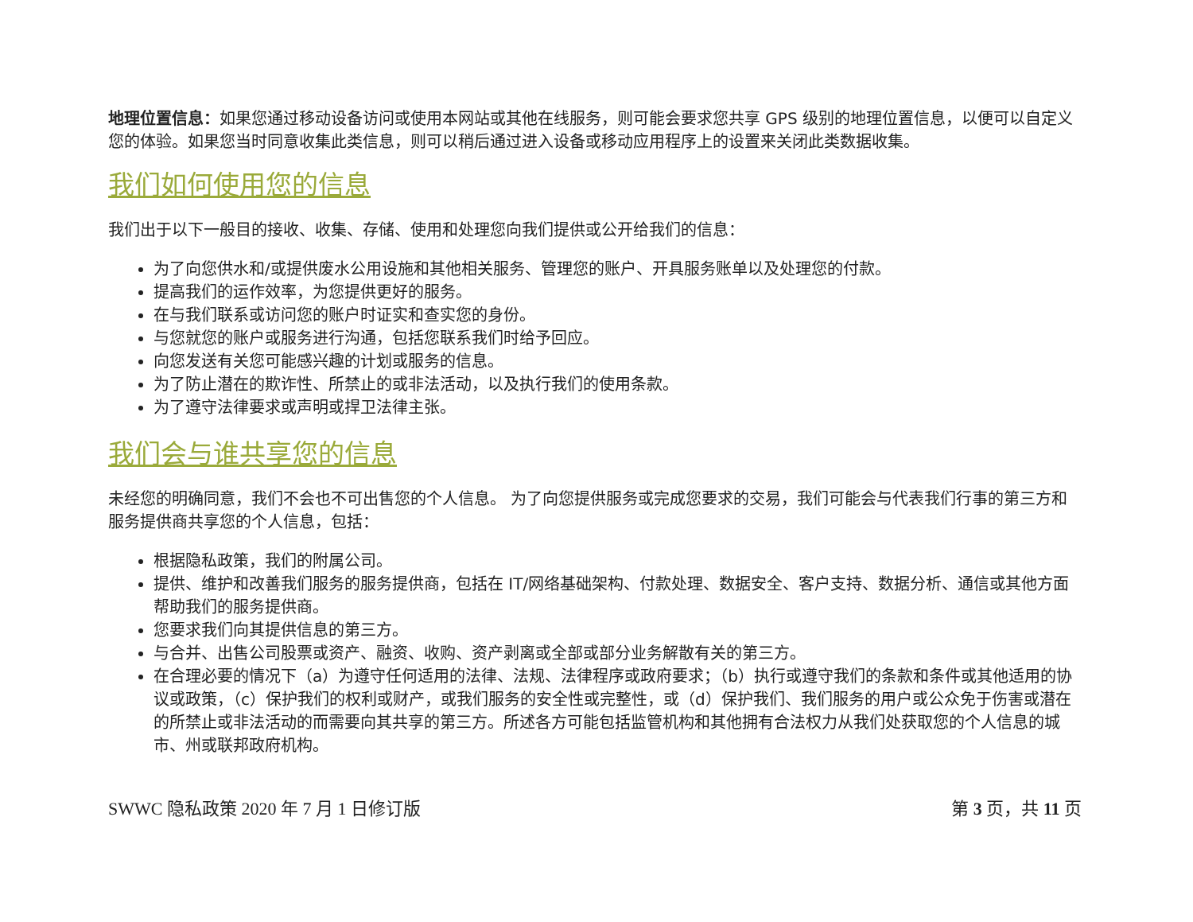地理位置信息：如果您通过移动设备访问或使用本网站或其他在线服务，则可能会要求您共享 GPS 级别的地理位置信息，以便可以自定义您的体验。如果您当时同意收集此类信息，则可以稍后通过进入设备或移动应用程序上的设置来关闭此类数据收集。
我们如何使用您的信息
我们出于以下一般目的接收、收集、存储、使用和处理您向我们提供或公开给我们的信息：
为了向您供水和/或提供废水公用设施和其他相关服务、管理您的账户、开具服务账单以及处理您的付款。
提高我们的运作效率，为您提供更好的服务。
在与我们联系或访问您的账户时证实和查实您的身份。
与您就您的账户或服务进行沟通，包括您联系我们时给予回应。
向您发送有关您可能感兴趣的计划或服务的信息。
为了防止潜在的欺诈性、所禁止的或非法活动，以及执行我们的使用条款。
为了遵守法律要求或声明或捍卫法律主张。
我们会与谁共享您的信息
未经您的明确同意，我们不会也不可出售您的个人信息。 为了向您提供服务或完成您要求的交易，我们可能会与代表我们行事的第三方和服务提供商共享您的个人信息，包括：
根据隐私政策，我们的附属公司。
提供、维护和改善我们服务的服务提供商，包括在 IT/网络基础架构、付款处理、数据安全、客户支持、数据分析、通信或其他方面帮助我们的服务提供商。
您要求我们向其提供信息的第三方。
与合并、出售公司股票或资产、融资、收购、资产剥离或全部或部分业务解散有关的第三方。
在合理必要的情况下（a）为遵守任何适用的法律、法规、法律程序或政府要求；（b）执行或遵守我们的条款和条件或其他适用的协议或政策，（c）保护我们的权利或财产，或我们服务的安全性或完整性，或（d）保护我们、我们服务的用户或公众免于伤害或潜在的所禁止或非法活动的而需要向其共享的第三方。所述各方可能包括监管机构和其他拥有合法权力从我们处获取您的个人信息的城市、州或联邦政府机构。
SWWC 隐私政策 2020 年 7 月 1 日修订版 第 3 页，共 11 页